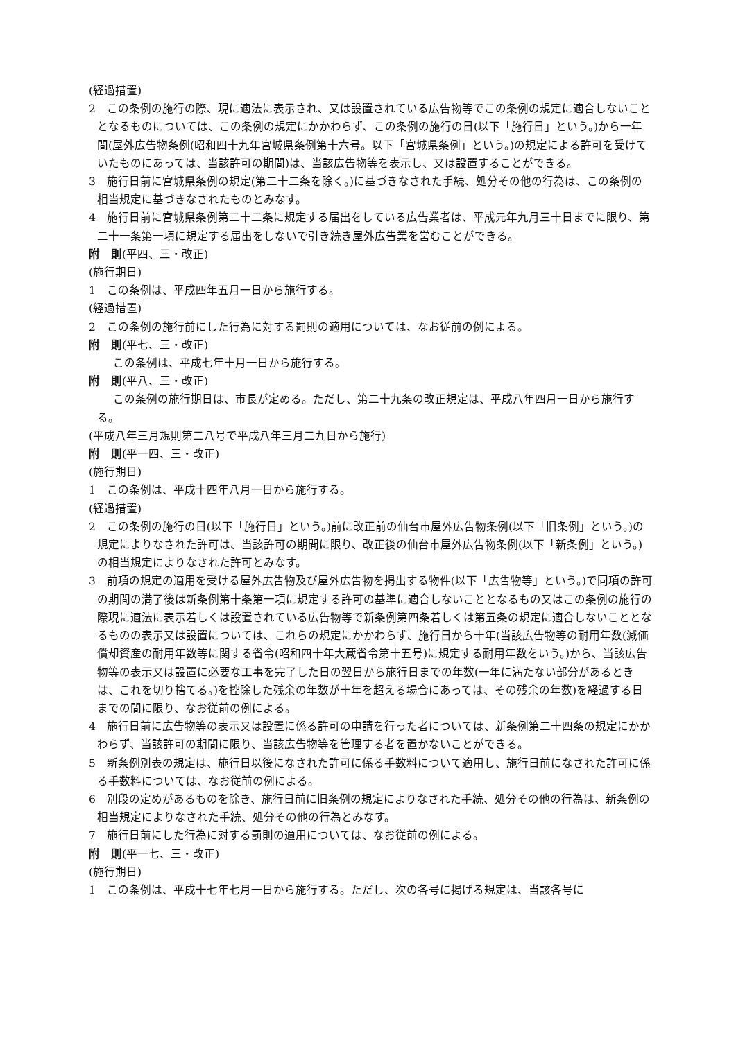(経過措置)
2　この条例の施行の際、現に適法に表示され、又は設置されている広告物等でこの条例の規定に適合しないこととなるものについては、この条例の規定にかかわらず、この条例の施行の日(以下「施行日」という。)から一年間(屋外広告物条例(昭和四十九年宮城県条例第十六号。以下「宮城県条例」という。)の規定による許可を受けていたものにあっては、当該許可の期間)は、当該広告物等を表示し、又は設置することができる。
3　施行日前に宮城県条例の規定(第二十二条を除く。)に基づきなされた手続、処分その他の行為は、この条例の相当規定に基づきなされたものとみなす。
4　施行日前に宮城県条例第二十二条に規定する届出をしている広告業者は、平成元年九月三十日までに限り、第二十一条第一項に規定する届出をしないで引き続き屋外広告業を営むことができる。
附　則(平四、三・改正)
(施行期日)
1　この条例は、平成四年五月一日から施行する。
(経過措置)
2　この条例の施行前にした行為に対する罰則の適用については、なお従前の例による。
附　則(平七、三・改正)
この条例は、平成七年十月一日から施行する。
附　則(平八、三・改正)
この条例の施行期日は、市長が定める。ただし、第二十九条の改正規定は、平成八年四月一日から施行する。
(平成八年三月規則第二八号で平成八年三月二九日から施行)
附　則(平一四、三・改正)
(施行期日)
1　この条例は、平成十四年八月一日から施行する。
(経過措置)
2　この条例の施行の日(以下「施行日」という。)前に改正前の仙台市屋外広告物条例(以下「旧条例」という。)の規定によりなされた許可は、当該許可の期間に限り、改正後の仙台市屋外広告物条例(以下「新条例」という。)の相当規定によりなされた許可とみなす。
3　前項の規定の適用を受ける屋外広告物及び屋外広告物を掲出する物件(以下「広告物等」という。)で同項の許可の期間の満了後は新条例第十条第一項に規定する許可の基準に適合しないこととなるもの又はこの条例の施行の際現に適法に表示若しくは設置されている広告物等で新条例第四条若しくは第五条の規定に適合しないこととなるものの表示又は設置については、これらの規定にかかわらず、施行日から十年(当該広告物等の耐用年数(減価償却資産の耐用年数等に関する省令(昭和四十年大蔵省令第十五号)に規定する耐用年数をいう。)から、当該広告物等の表示又は設置に必要な工事を完了した日の翌日から施行日までの年数(一年に満たない部分があるときは、これを切り捨てる。)を控除した残余の年数が十年を超える場合にあっては、その残余の年数)を経過する日までの間に限り、なお従前の例による。
4　施行日前に広告物等の表示又は設置に係る許可の申請を行った者については、新条例第二十四条の規定にかかわらず、当該許可の期間に限り、当該広告物等を管理する者を置かないことができる。
5　新条例別表の規定は、施行日以後になされた許可に係る手数料について適用し、施行日前になされた許可に係る手数料については、なお従前の例による。
6　別段の定めがあるものを除き、施行日前に旧条例の規定によりなされた手続、処分その他の行為は、新条例の相当規定によりなされた手続、処分その他の行為とみなす。
7　施行日前にした行為に対する罰則の適用については、なお従前の例による。
附　則(平一七、三・改正)
(施行期日)
1　この条例は、平成十七年七月一日から施行する。ただし、次の各号に掲げる規定は、当該各号に